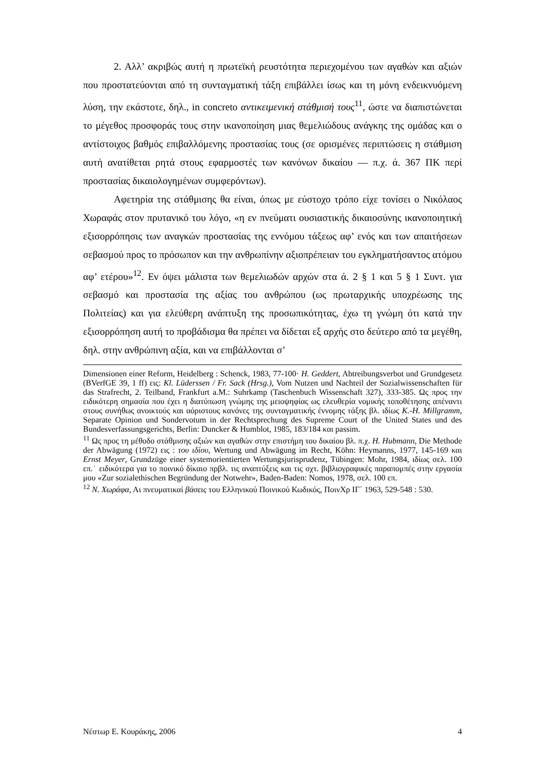2. Αλλ’ ακριβώς αυτή η πρωτεϊκή ρευστότητα περιεχομένου των αγαθών και αξιών που προστατεύονται από τη συνταγματική τάξη επιβάλλει ίσως και τη μόνη ενδεικνυόμενη λύση, την εκάστοτε, δηλ., in concreto αντικειμενική στάθμισή τους<sup>11</sup>, ώστε να διαπιστώνεται το μέγεθος προσφοράς τους στην ικανοποίηση μιας θεμελιώδους ανάγκης της ομάδας και ο αντίστοιχος βαθμός επιβαλλόμενης προστασίας τους (σε ορισμένες περιπτώσεις η στάθμιση αυτή ανατίθεται ρητά στους εφαρμοστές των κανόνων δικαίου — π.χ. ά. 367 ΠΚ περί προστασίας δικαιολογημένων συμφερόντων).
Αφετηρία της στάθμισης θα είναι, όπως με εύστοχο τρόπο είχε τονίσει ο Νικόλαος Χωραφάς στον πρυτανικό του λόγο, «η εν πνεύματι ουσιαστικής δικαιοσύνης ικανοποιητική εξισορρόπησις των αναγκών προστασίας της εννόμου τάξεως αφ’ ενός και των απαιτήσεων σεβασμού προς το πρόσωπον και την ανθρωπίνην αξιοπρέπειαν του εγκληματήσαντος ατόμου αφ’ ετέρου»<sup>12</sup>. Εν όψει μάλιστα των θεμελιωδών αρχών στα ά. 2 § 1 και 5 § 1 Συντ. για σεβασμό και προστασία της αξίας του ανθρώπου (ως πρωταρχικής υποχρέωσης της Πολιτείας) και για ελεύθερη ανάπτυξη της προσωπικότητας, έχω τη γνώμη ότι κατά την εξισορρόπηση αυτή το προβάδισμα θα πρέπει να δίδεται εξ αρχής στο δεύτερο από τα μεγέθη, δηλ. στην ανθρώπινη αξία, και να επιβάλλονται σ’
Dimensionen einer Reform, Heidelberg : Schenck, 1983, 77-100· H. Geddert, Abtreibungsverbot und Grundgesetz (BVerfGE 39, 1 ff) εις: Kl. Lüderssen / Fr. Sack (Hrsg.), Vom Nutzen und Nachteil der Sozialwissenschaften für das Strafrecht, 2. Teilband, Frankfurt a.M.: Suhrkamp (Taschenbuch Wissenschaft 327), 333-385. Ως προς την ειδικότερη σημασία που έχει η διατύπωση γνώμης της μειοψηφίας ως ελευθερία νομικής τοποθέτησης απέναντι στους συνήθως ανοικτούς και αόριστους κανόνες της συνταγματικής έννομης τάξης βλ. ιδίως K.-H. Millgramm, Separate Opinion und Sondervotum in der Rechtsprechung des Supreme Court of the United States und des Bundesverfassungsgerichts, Berlin: Duncker & Humblot, 1985, 183/184 και passim.
<sup>11</sup> Ως προς τη μέθοδο στάθμισης αξιών και αγαθών στην επιστήμη του δικαίου βλ. π.χ. H. Hubmann, Die Methode der Abwägung (1972) εις : του ιδίου, Wertung und Abwägung im Recht, Köhn: Heymanns, 1977, 145-169 και Ernst Meyer, Grundzüge einer systemorientierten Wertungsjurisprudenz, Tübingen: Mohr, 1984, ιδίως σελ. 100 επ.˙ ειδικότερα για το ποινικό δίκαιο πρβλ. τις αναπτύξεις και τις σχτ. βιβλιογραφικές παραπομπές στην εργασία μου «Zur sozialethischen Begründung der Notwehr», Baden-Baden: Nomos, 1978, σελ. 100 επ.
<sup>12</sup> Ν. Χωράφα, Αι πνευματικαί βάσεις του Ελληνικού Ποινικού Κωδικός, ΠοινΧρ ΙΓ΄ 1963, 529-548 : 530.
Νέστωρ Ε. Κουράκης, 2006 4